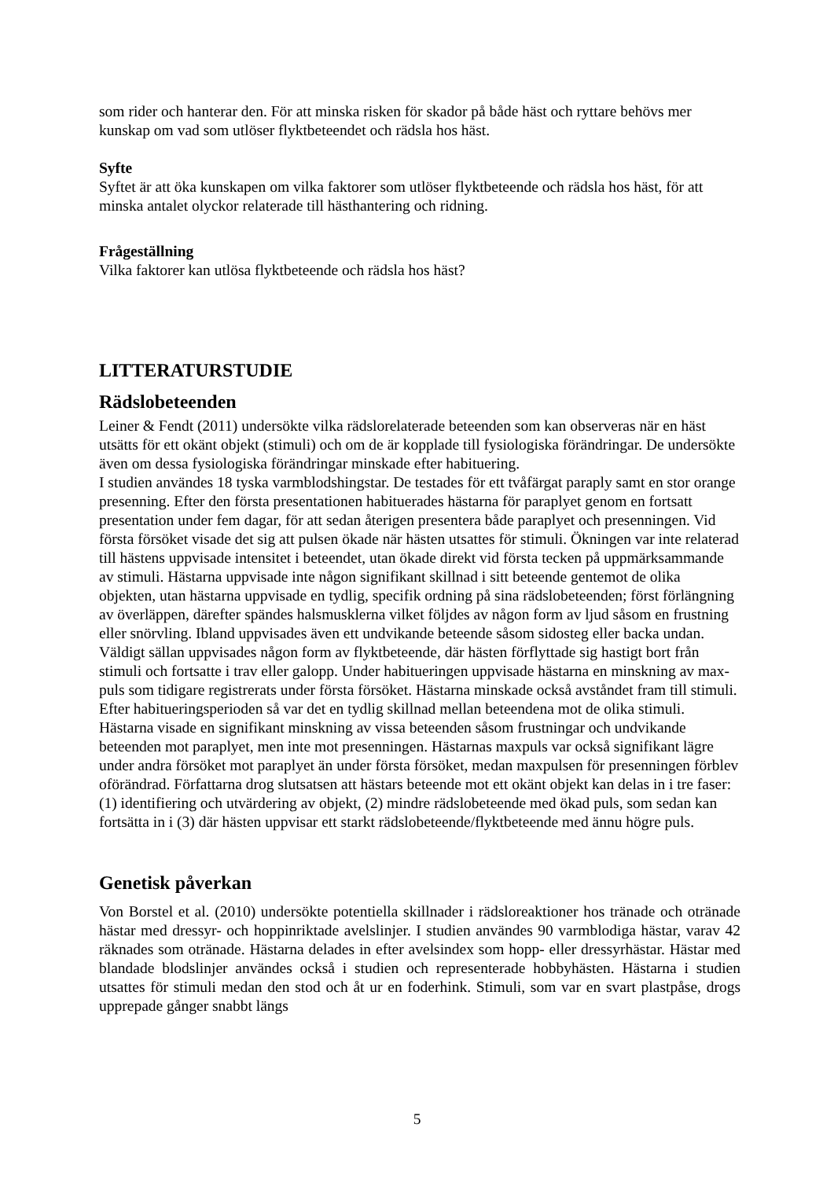som rider och hanterar den. För att minska risken för skador på både häst och ryttare behövs mer kunskap om vad som utlöser flyktbeteendet och rädsla hos häst.
Syfte
Syftet är att öka kunskapen om vilka faktorer som utlöser flyktbeteende och rädsla hos häst, för att minska antalet olyckor relaterade till hästhantering och ridning.
Frågeställning
Vilka faktorer kan utlösa flyktbeteende och rädsla hos häst?
LITTERATURSTUDIE
Rädslobeteenden
Leiner & Fendt (2011) undersökte vilka rädslorelaterade beteenden som kan observeras när en häst utsätts för ett okänt objekt (stimuli) och om de är kopplade till fysiologiska förändringar. De undersökte även om dessa fysiologiska förändringar minskade efter habituering.
I studien användes 18 tyska varmblodshingstar. De testades för ett tvåfärgat paraply samt en stor orange presenning. Efter den första presentationen habituerades hästarna för paraplyet genom en fortsatt presentation under fem dagar, för att sedan återigen presentera både paraplyet och presenningen. Vid första försöket visade det sig att pulsen ökade när hästen utsattes för stimuli. Ökningen var inte relaterad till hästens uppvisade intensitet i beteendet, utan ökade direkt vid första tecken på uppmärksammande av stimuli. Hästarna uppvisade inte någon signifikant skillnad i sitt beteende gentemot de olika objekten, utan hästarna uppvisade en tydlig, specifik ordning på sina rädslobeteenden; först förlängning av överläppen, därefter spändes halsmusklerna vilket följdes av någon form av ljud såsom en frustning eller snörvling. Ibland uppvisades även ett undvikande beteende såsom sidosteg eller backa undan. Väldigt sällan uppvisades någon form av flyktbeteende, där hästen förflyttade sig hastigt bort från stimuli och fortsatte i trav eller galopp. Under habitueringen uppvisade hästarna en minskning av max-puls som tidigare registrerats under första försöket. Hästarna minskade också avståndet fram till stimuli. Efter habitueringsperioden så var det en tydlig skillnad mellan beteendena mot de olika stimuli. Hästarna visade en signifikant minskning av vissa beteenden såsom frustningar och undvikande beteenden mot paraplyet, men inte mot presenningen. Hästarnas maxpuls var också signifikant lägre under andra försöket mot paraplyet än under första försöket, medan maxpulsen för presenningen förblev oförändrad. Författarna drog slutsatsen att hästars beteende mot ett okänt objekt kan delas in i tre faser: (1) identifiering och utvärdering av objekt, (2) mindre rädslobeteende med ökad puls, som sedan kan fortsätta in i (3) där hästen uppvisar ett starkt rädslobeteende/flyktbeteende med ännu högre puls.
Genetisk påverkan
Von Borstel et al. (2010) undersökte potentiella skillnader i rädsloreaktioner hos tränade och otränade hästar med dressyr- och hoppinriktade avelslinjer. I studien användes 90 varmblodiga hästar, varav 42 räknades som otränade. Hästarna delades in efter avelsindex som hopp- eller dressyrhästar. Hästar med blandade blodslinjer användes också i studien och representerade hobbyhästen. Hästarna i studien utsattes för stimuli medan den stod och åt ur en foderhink. Stimuli, som var en svart plastpåse, drogs upprepade gånger snabbt längs
5